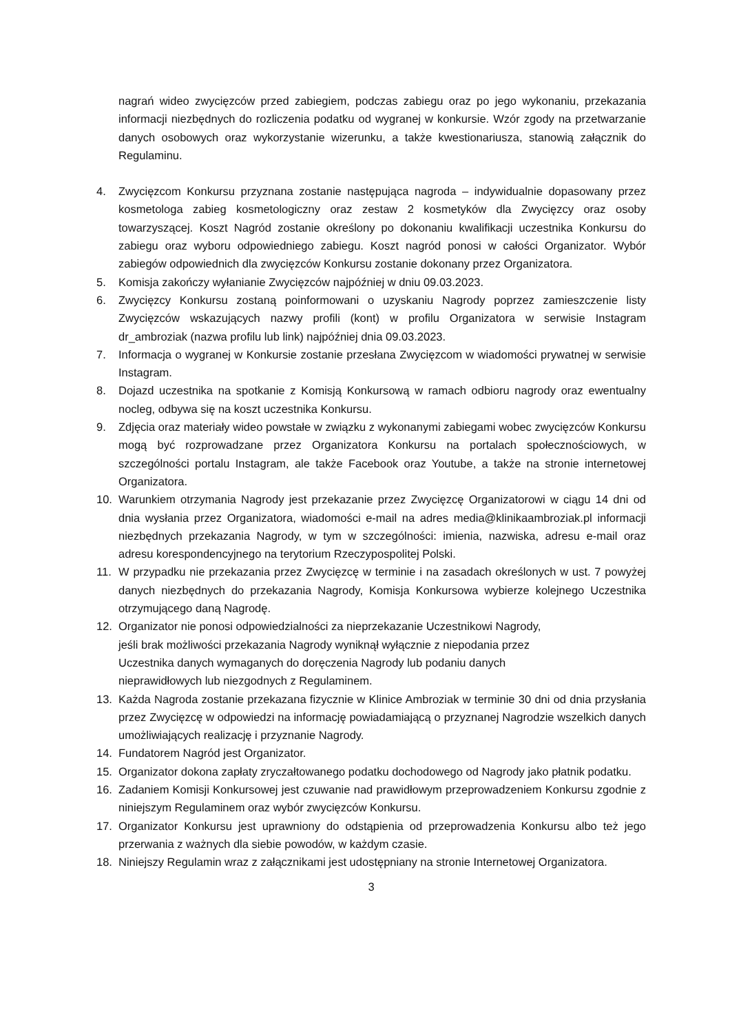nagrań wideo zwycięzców przed zabiegiem, podczas zabiegu oraz po jego wykonaniu, przekazania informacji niezbędnych do rozliczenia podatku od wygranej w konkursie. Wzór zgody na przetwarzanie danych osobowych oraz wykorzystanie wizerunku, a także kwestionariusza, stanowią załącznik do Regulaminu.
4. Zwycięzcom Konkursu przyznana zostanie następująca nagroda – indywidualnie dopasowany przez kosmetologa zabieg kosmetologiczny oraz zestaw 2 kosmetyków dla Zwycięzcy oraz osoby towarzyszącej. Koszt Nagród zostanie określony po dokonaniu kwalifikacji uczestnika Konkursu do zabiegu oraz wyboru odpowiedniego zabiegu. Koszt nagród ponosi w całości Organizator. Wybór zabiegów odpowiednich dla zwycięzców Konkursu zostanie dokonany przez Organizatora.
5. Komisja zakończy wyłanianie Zwycięzców najpóźniej w dniu 09.03.2023.
6. Zwycięzcy Konkursu zostaną poinformowani o uzyskaniu Nagrody poprzez zamieszczenie listy Zwycięzców wskazujących nazwy profili (kont) w profilu Organizatora w serwisie Instagram dr_ambroziak (nazwa profilu lub link) najpóźniej dnia 09.03.2023.
7. Informacja o wygranej w Konkursie zostanie przesłana Zwycięzcom w wiadomości prywatnej w serwisie Instagram.
8. Dojazd uczestnika na spotkanie z Komisją Konkursową w ramach odbioru nagrody oraz ewentualny nocleg, odbywa się na koszt uczestnika Konkursu.
9. Zdjęcia oraz materiały wideo powstałe w związku z wykonanymi zabiegami wobec zwycięzców Konkursu mogą być rozprowadzane przez Organizatora Konkursu na portalach społecznościowych, w szczególności portalu Instagram, ale także Facebook oraz Youtube, a także na stronie internetowej Organizatora.
10. Warunkiem otrzymania Nagrody jest przekazanie przez Zwycięzcę Organizatorowi w ciągu 14 dni od dnia wysłania przez Organizatora, wiadomości e-mail na adres media@klinikaambroziak.pl informacji niezbędnych przekazania Nagrody, w tym w szczególności: imienia, nazwiska, adresu e-mail oraz adresu korespondencyjnego na terytorium Rzeczypospolitej Polski.
11. W przypadku nie przekazania przez Zwycięzcę w terminie i na zasadach określonych w ust. 7 powyżej danych niezbędnych do przekazania Nagrody, Komisja Konkursowa wybierze kolejnego Uczestnika otrzymującego daną Nagrodę.
12. Organizator nie ponosi odpowiedzialności za nieprzekazanie Uczestnikowi Nagrody,
jeśli brak możliwości przekazania Nagrody wyniknął wyłącznie z niepodania przez
Uczestnika danych wymaganych do doręczenia Nagrody lub podaniu danych
nieprawidłowych lub niezgodnych z Regulaminem.
13. Każda Nagroda zostanie przekazana fizycznie w Klinice Ambroziak w terminie 30 dni od dnia przysłania przez Zwycięzcę w odpowiedzi na informację powiadamiającą o przyznanej Nagrodzie wszelkich danych umożliwiających realizację i przyznanie Nagrody.
14. Fundatorem Nagród jest Organizator.
15. Organizator dokona zapłaty zryczałtowanego podatku dochodowego od Nagrody jako płatnik podatku.
16. Zadaniem Komisji Konkursowej jest czuwanie nad prawidłowym przeprowadzeniem Konkursu zgodnie z niniejszym Regulaminem oraz wybór zwycięzców Konkursu.
17. Organizator Konkursu jest uprawniony do odstąpienia od przeprowadzenia Konkursu albo też jego przerwania z ważnych dla siebie powodów, w każdym czasie.
18. Niniejszy Regulamin wraz z załącznikami jest udostępniany na stronie Internetowej Organizatora.
3